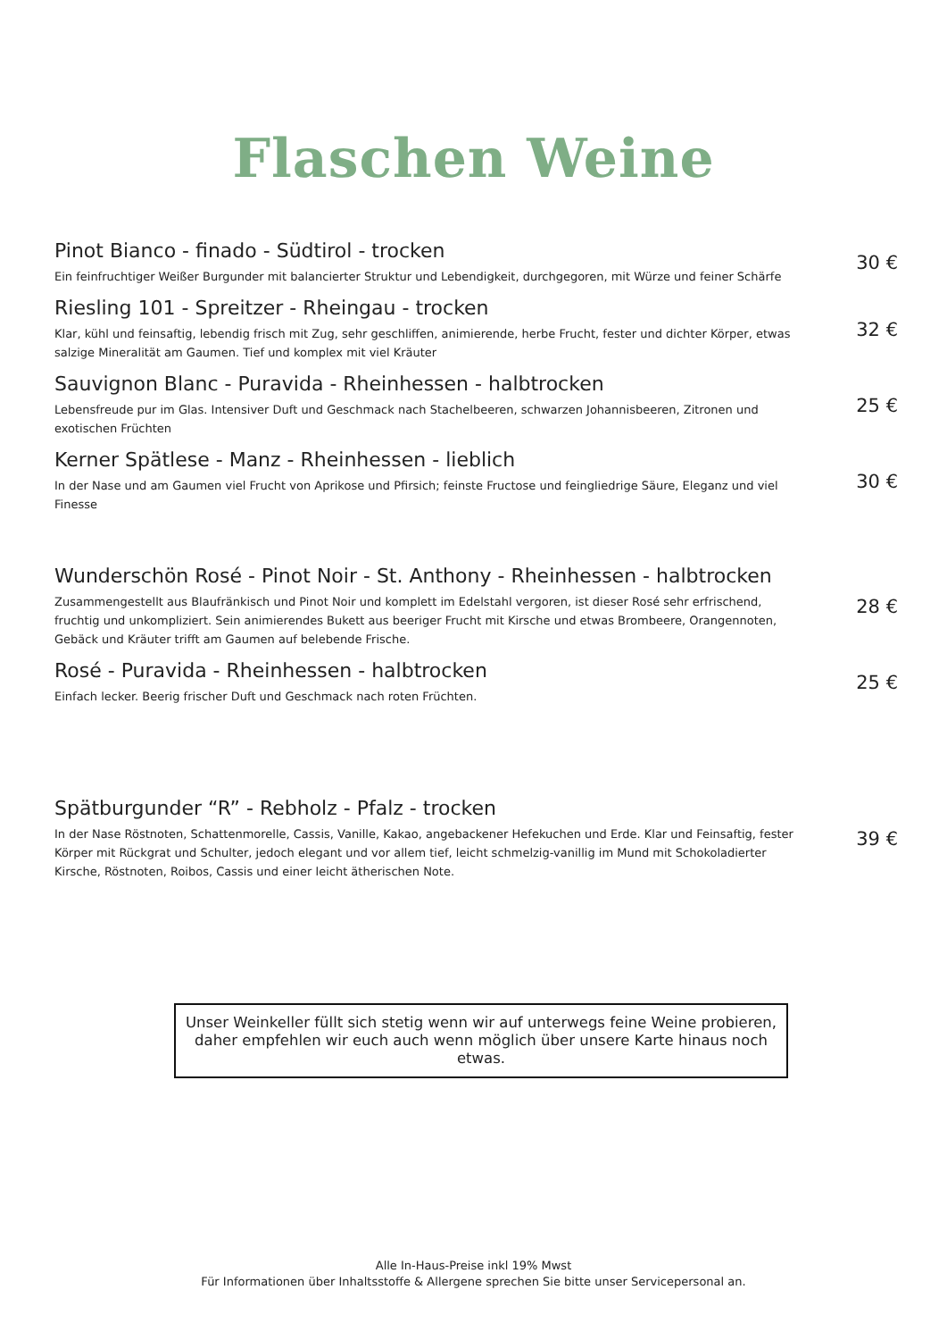Flaschen Weine
Pinot Bianco - finado - Südtirol - trocken
Ein feinfruchtiger Weißer Burgunder mit balancierter Struktur und Lebendigkeit, durchgegoren, mit Würze und feiner Schärfe
30 €
Riesling 101 - Spreitzer - Rheingau - trocken
Klar, kühl und feinsaftig, lebendig frisch mit Zug, sehr geschliffen, animierende, herbe Frucht, fester und dichter Körper, etwas salzige Mineralität am Gaumen. Tief und komplex mit viel Kräuter
32 €
Sauvignon Blanc - Puravida - Rheinhessen - halbtrocken
Lebensfreude pur im Glas. Intensiver Duft und Geschmack nach Stachelbeeren, schwarzen Johannisbeeren, Zitronen und exotischen Früchten
25 €
Kerner Spätlese - Manz - Rheinhessen - lieblich
In der Nase und am Gaumen viel Frucht von Aprikose und Pfirsich; feinste Fructose und feingliedrige Säure, Eleganz und viel Finesse
30 €
Wunderschön Rosé - Pinot Noir - St. Anthony - Rheinhessen - halbtrocken
Zusammengestellt aus Blaufränkisch und Pinot Noir und komplett im Edelstahl vergoren, ist dieser Rosé sehr erfrischend, fruchtig und unkompliziert. Sein animierendes Bukett aus beeriger Frucht mit Kirsche und etwas Brombeere, Orangennoten, Gebäck und Kräuter trifft am Gaumen auf belebende Frische.
28 €
Rosé - Puravida - Rheinhessen - halbtrocken
Einfach lecker. Beerig frischer Duft und Geschmack nach roten Früchten.
25 €
Spätburgunder “R” - Rebholz - Pfalz - trocken
In der Nase Röstnoten, Schattenmorelle, Cassis, Vanille, Kakao, angebackener Hefekuchen und Erde. Klar und Feinsaftig, fester Körper mit Rückgrat und Schulter, jedoch elegant und vor allem tief, leicht schmelzig-vanillig im Mund mit Schokoladierter Kirsche, Röstnoten, Roibos, Cassis und einer leicht ätherischen Note.
39 €
Unser Weinkeller füllt sich stetig wenn wir auf unterwegs feine Weine probieren, daher empfehlen wir euch auch wenn möglich über unsere Karte hinaus noch etwas.
Alle In-Haus-Preise inkl 19% Mwst
Für Informationen über Inhaltsstoffe & Allergene sprechen Sie bitte unser Servicepersonal an.